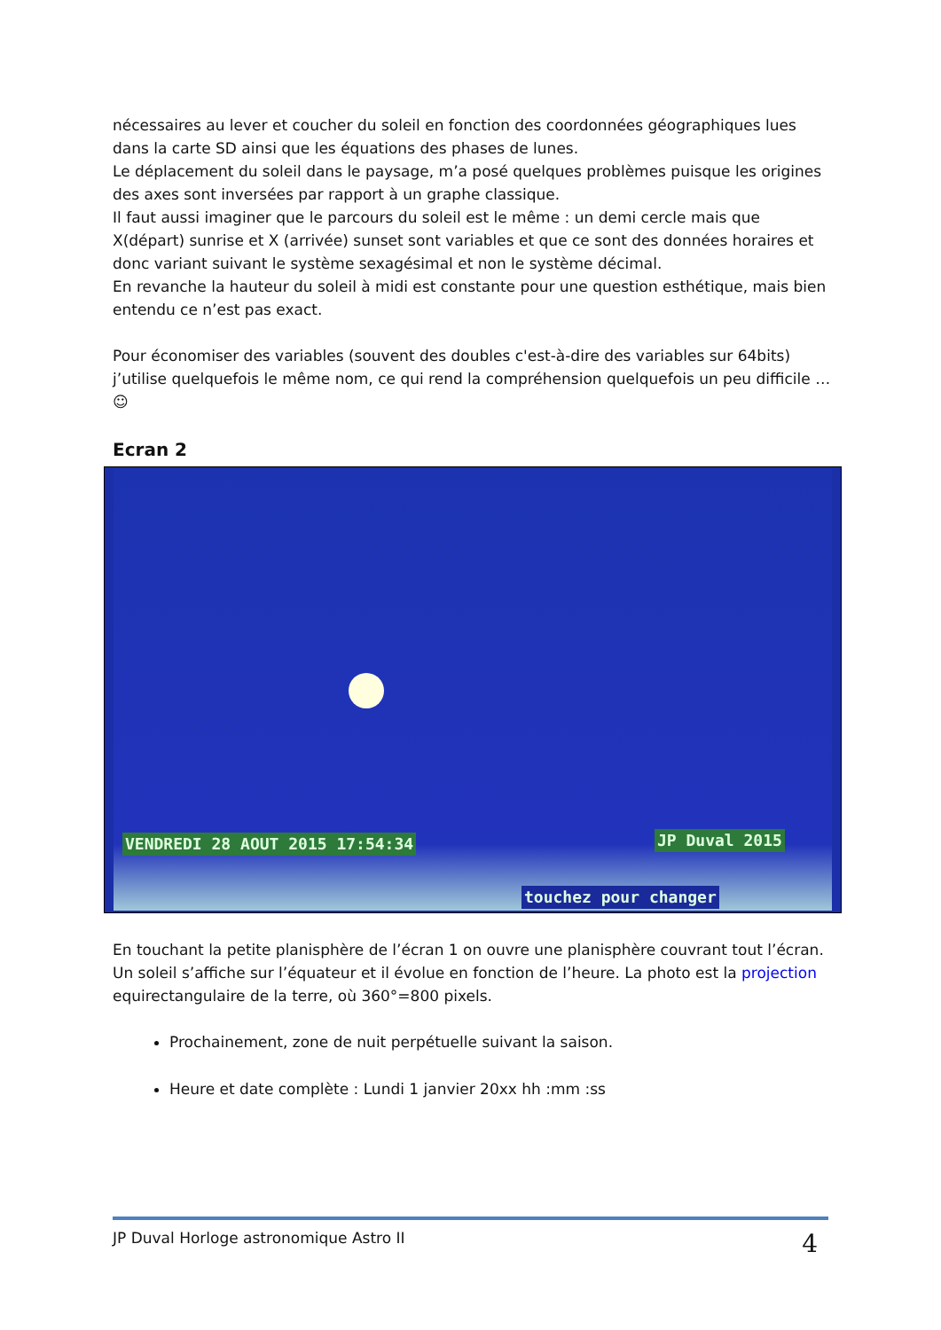nécessaires au lever et coucher du soleil en fonction des coordonnées géographiques lues dans la carte SD ainsi que les équations des phases de lunes.
Le déplacement du soleil dans le paysage, m’a posé quelques problèmes puisque les origines des axes sont inversées par rapport à un graphe classique.
Il faut aussi imaginer que le parcours du soleil est le même : un demi cercle mais que X(départ) sunrise et X (arrivée) sunset sont variables et que ce sont des données horaires et donc variant suivant le système sexagésimal et non le système décimal.
En revanche la hauteur du soleil à midi est constante pour une question esthétique, mais bien entendu ce n’est pas exact.
Pour économiser des variables (souvent des doubles c'est-à-dire des variables sur 64bits) j’utilise quelquefois le même nom, ce qui rend la compréhension quelquefois un peu difficile …☺
Ecran 2
VENDREDI 28 AOUT 2015 17:54:34 JP Duval 2015
touchez pour changer
En touchant la petite planisphère de l’écran 1 on ouvre une planisphère couvrant tout l’écran. Un soleil s’affiche sur l’équateur et il évolue en fonction de l’heure. La photo est la projection equirectangulaire de la terre, où 360°=800 pixels.
Prochainement, zone de nuit perpétuelle suivant la saison.
Heure et date complète : Lundi 1 janvier 20xx hh :mm :ss
JP Duval Horloge astronomique Astro II 4